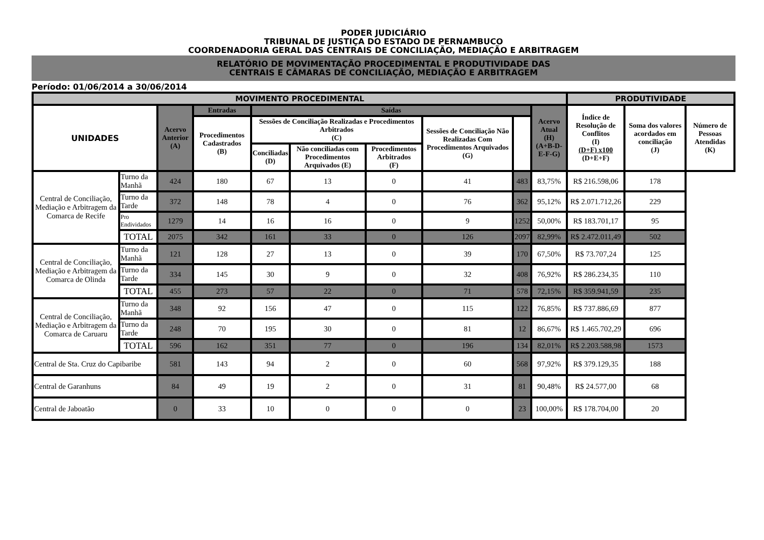PODER JUDICIÁRIO
TRIBUNAL DE JUSTIÇA DO ESTADO DE PERNAMBUCO
COORDENADORIA GERAL DAS CENTRAIS DE CONCILIAÇÃO, MEDIAÇÃO E ARBITRAGEM
RELATÓRIO DE MOVIMENTAÇÃO PROCEDIMENTAL E PRODUTIVIDADE DAS
CENTRAIS E CÂMARAS DE CONCILIAÇÃO, MEDIAÇÃO E ARBITRAGEM
Período: 01/06/2014 a 30/06/2014
| MOVIMENTO PROCEDIMENTAL | | | | | | | | | | PRODUTIVIDADE | | |
| --- | --- | --- | --- | --- | --- | --- | --- | --- | --- | --- | --- | --- |
| UNIDADES | | Acervo Anterior (A) | Entradas | Saídas | | | | | Acervo Atual (H) (A+B-D-E-F-G) | Índice de Resolução de Conflitos (I) (D+F) x100 (D+E+F) | Soma dos valores acordados em conciliação (J) | Número de Pessoas Atendidas (K) |
| | | | Procedimentos Cadastrados (B) | Sessões de Conciliação Realizadas e Procedimentos Arbitrados (C) | | | Sessões de Conciliação Não Realizadas Com Procedimentos Arquivados (G) | | | | | |
| | | | | Conciliadas (D) | Não conciliadas com Procedimentos Arquivados (E) | Procedimentos Arbitrados (F) | | | | | | |
| Central de Conciliação, Mediação e Arbitragem da Comarca de Recife | Turno da Manhã | 424 | 180 | 67 | 13 | 0 | 41 | 483 | 83,75% | R$ 216.598,06 | 178 | |
| | Turno da Tarde | 372 | 148 | 78 | 4 | 0 | 76 | 362 | 95,12% | R$ 2.071.712,26 | 229 | |
| | Pro Endividados | 1279 | 14 | 16 | 16 | 0 | 9 | 1252 | 50,00% | R$ 183.701,17 | 95 | |
| | TOTAL | 2075 | 342 | 161 | 33 | 0 | 126 | 2097 | 82,99% | R$ 2.472.011,49 | 502 | |
| Central de Conciliação, Mediação e Arbitragem da Comarca de Olinda | Turno da Manhã | 121 | 128 | 27 | 13 | 0 | 39 | 170 | 67,50% | R$ 73.707,24 | 125 | |
| | Turno da Tarde | 334 | 145 | 30 | 9 | 0 | 32 | 408 | 76,92% | R$ 286.234,35 | 110 | |
| | TOTAL | 455 | 273 | 57 | 22 | 0 | 71 | 578 | 72,15% | R$ 359.941,59 | 235 | |
| Central de Conciliação, Mediação e Arbitragem da Comarca de Caruaru | Turno da Manhã | 348 | 92 | 156 | 47 | 0 | 115 | 122 | 76,85% | R$ 737.886,69 | 877 | |
| | Turno da Tarde | 248 | 70 | 195 | 30 | 0 | 81 | 12 | 86,67% | R$ 1.465.702,29 | 696 | |
| | TOTAL | 596 | 162 | 351 | 77 | 0 | 196 | 134 | 82,01% | R$ 2.203.588,98 | 1573 | |
| Central de Sta. Cruz do Capibaribe | | 581 | 143 | 94 | 2 | 0 | 60 | 568 | 97,92% | R$ 379.129,35 | 188 | |
| Central de Garanhuns | | 84 | 49 | 19 | 2 | 0 | 31 | 81 | 90,48% | R$ 24.577,00 | 68 | |
| Central de Jaboatão | | 0 | 33 | 10 | 0 | 0 | 0 | 23 | 100,00% | R$ 178.704,00 | 20 | |